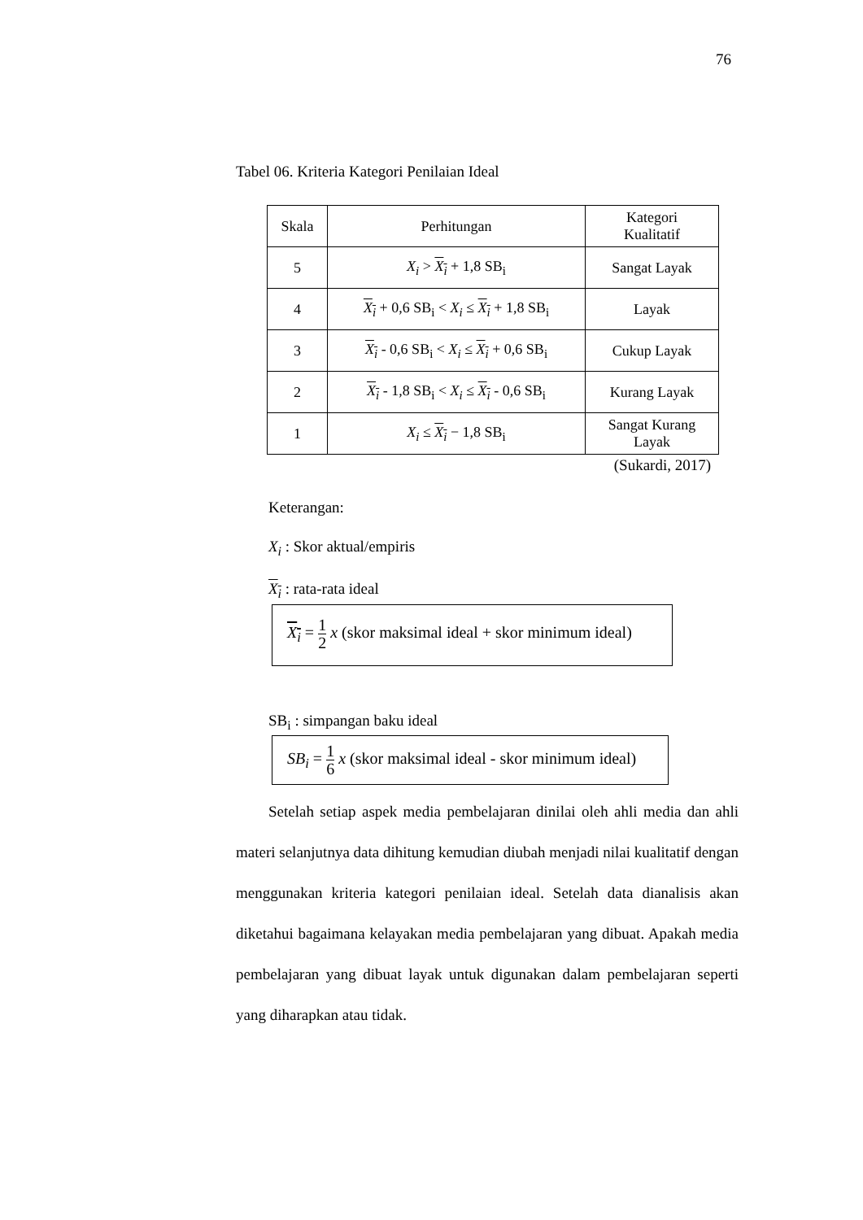76
Tabel 06. Kriteria Kategori Penilaian Ideal
| Skala | Perhitungan | Kategori Kualitatif |
| --- | --- | --- |
| 5 | X<sub>i</sub> > X<sub>i</sub> + 1,8 SB<sub>i</sub> | Sangat Layak |
| 4 | X<sub>i</sub> + 0,6 SB<sub>i</sub> < X<sub>i</sub> ≤ X<sub>i</sub> + 1,8 SB<sub>i</sub> | Layak |
| 3 | X<sub>i</sub> - 0,6 SB<sub>i</sub> < X<sub>i</sub> ≤ X<sub>i</sub> + 0,6 SB<sub>i</sub> | Cukup Layak |
| 2 | X<sub>i</sub> - 1,8 SB<sub>i</sub> < X<sub>i</sub> ≤ X<sub>i</sub> - 0,6 SB<sub>i</sub> | Kurang Layak |
| 1 | X<sub>i</sub> ≤ X<sub>i</sub> − 1,8 SB<sub>i</sub> | Sangat Kurang Layak |
(Sukardi, 2017)
Keterangan:
X<sub>i</sub> : Skor aktual/empiris
X<sub>i</sub> : rata-rata ideal
X<sub>i</sub> = 1 2 x (skor maksimal ideal + skor minimum ideal)
SB<sub>i</sub> : simpangan baku ideal
SB<sub>i</sub> = 1 6 x (skor maksimal ideal - skor minimum ideal)
Setelah setiap aspek media pembelajaran dinilai oleh ahli media dan ahli materi selanjutnya data dihitung kemudian diubah menjadi nilai kualitatif dengan menggunakan kriteria kategori penilaian ideal. Setelah data dianalisis akan diketahui bagaimana kelayakan media pembelajaran yang dibuat. Apakah media pembelajaran yang dibuat layak untuk digunakan dalam pembelajaran seperti yang diharapkan atau tidak.